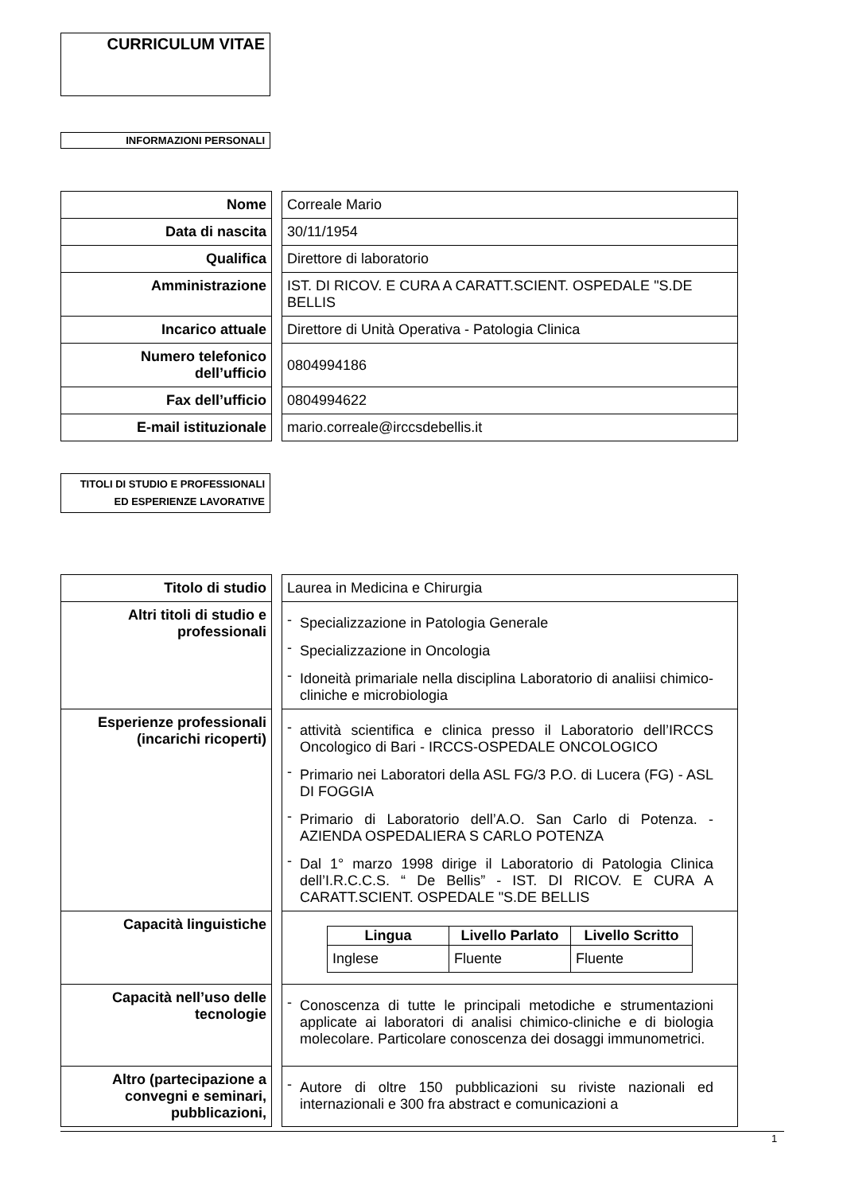CURRICULUM VITAE
INFORMAZIONI PERSONALI
| Nome | | Correale Mario |
| Data di nascita | | 30/11/1954 |
| Qualifica | | Direttore di laboratorio |
| Amministrazione | | IST. DI RICOV. E CURA A CARATT.SCIENT. OSPEDALE "S.DE BELLIS |
| Incarico attuale | | Direttore di Unità Operativa - Patologia Clinica |
| Numero telefonico dell’ufficio | | 0804994186 |
| Fax dell’ufficio | | 0804994622 |
| E-mail istituzionale | | mario.correale@irccsdebellis.it |
TITOLI DI STUDIO E PROFESSIONALI ED ESPERIENZE LAVORATIVE
| Titolo di studio | | Laurea in Medicina e Chirurgia |
| Altri titoli di studio e professionali | | - Specializzazione in Patologia Generale - Specializzazione in Oncologia - Idoneità primariale nella disciplina Laboratorio di analiisi chimico-cliniche e microbiologia |
| Esperienze professionali (incarichi ricoperti) | | - attività scientifica e clinica presso il Laboratorio dell’IRCCS Oncologico di Bari - IRCCS-OSPEDALE ONCOLOGICO - Primario nei Laboratori della ASL FG/3 P.O. di Lucera (FG) - ASL DI FOGGIA - Primario di Laboratorio dell’A.O. San Carlo di Potenza. - AZIENDA OSPEDALIERA S CARLO POTENZA - Dal 1° marzo 1998 dirige il Laboratorio di Patologia Clinica dell’I.R.C.C.S. “ De Bellis” - IST. DI RICOV. E CURA A CARATT.SCIENT. OSPEDALE "S.DE BELLIS |
| Capacità linguistiche | | / Lingua / Livello Parlato / Livello Scritto / / --- / --- / --- / / Inglese / Fluente / Fluente / |
| Capacità nell’uso delle tecnologie | | - Conoscenza di tutte le principali metodiche e strumentazioni applicate ai laboratori di analisi chimico-cliniche e di biologia molecolare. Particolare conoscenza dei dosaggi immunometrici. |
| Altro (partecipazione a convegni e seminari, pubblicazioni, | | - Autore di oltre 150 pubblicazioni su riviste nazionali ed internazionali e 300 fra abstract e comunicazioni a |
1